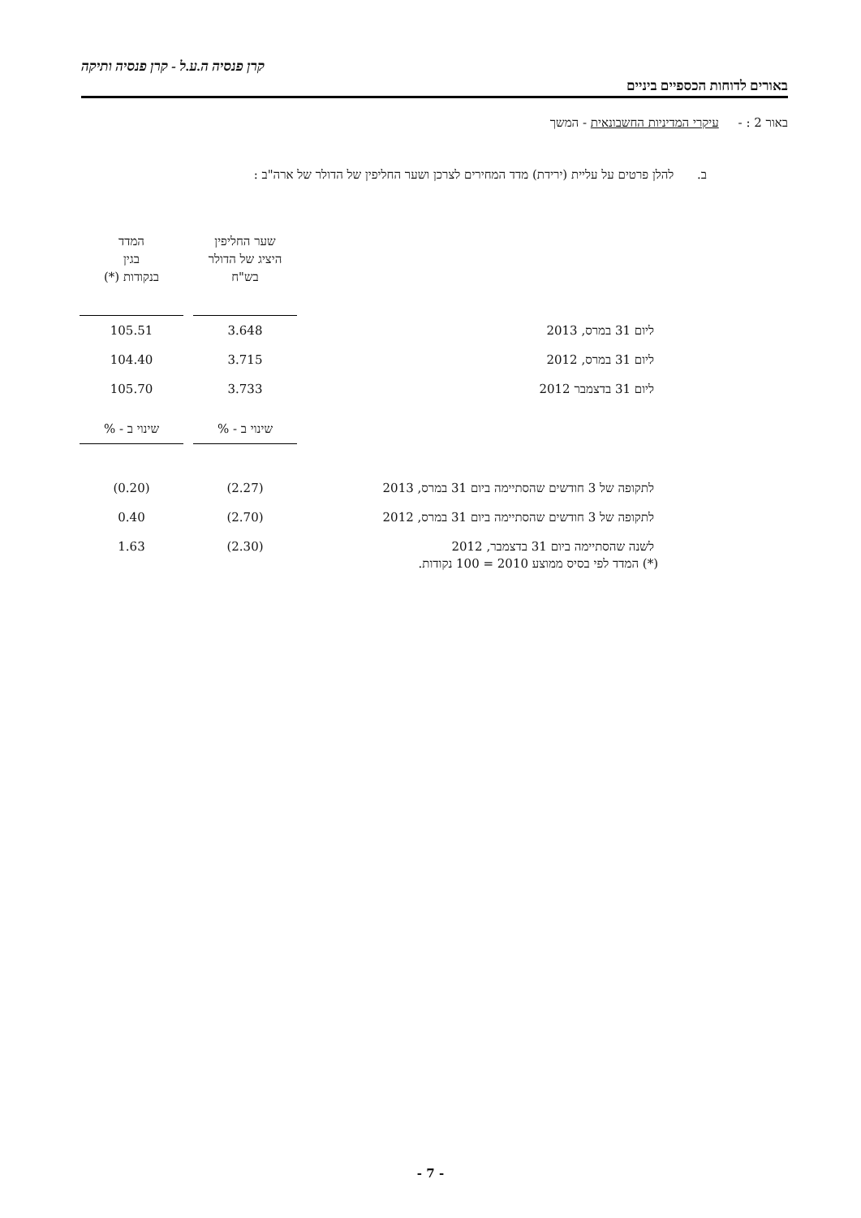קרן פנסיה ה.ע.ל - קרן פנסיה ותיקה
באורים לדוחות הכספיים ביניים
באור 2 : - עיקרי המדיניות החשבונאית - המשך
ב. להלן פרטים על עליית (ירידת) מדד המחירים לצרכן ושער החליפין של הדולר של ארה"ב :
| | שער החליפין היציג של הדולר בש"ח | | המדד בגין בנקודות (*) |
| --- | --- | --- | --- |
| ליום 31 במרס, 2013 | 3.648 | | 105.51 |
| ליום 31 במרס, 2012 | 3.715 | | 104.40 |
| ליום 31 בדצמבר 2012 | 3.733 | | 105.70 |
| | שינוי ב - % | | שינוי ב - % |
| --- | --- | --- | --- |
| לתקופה של 3 חודשים שהסתיימה ביום 31 במרס, 2013 | (2.27) | | (0.20) |
| לתקופה של 3 חודשים שהסתיימה ביום 31 במרס, 2012 | (2.70) | | 0.40 |
| לשנה שהסתיימה ביום 31 בדצמבר, 2012 | (2.30) | | 1.63 |
(*) המדד לפי בסיס ממוצע 2010 = 100 נקודות.
- 7 -